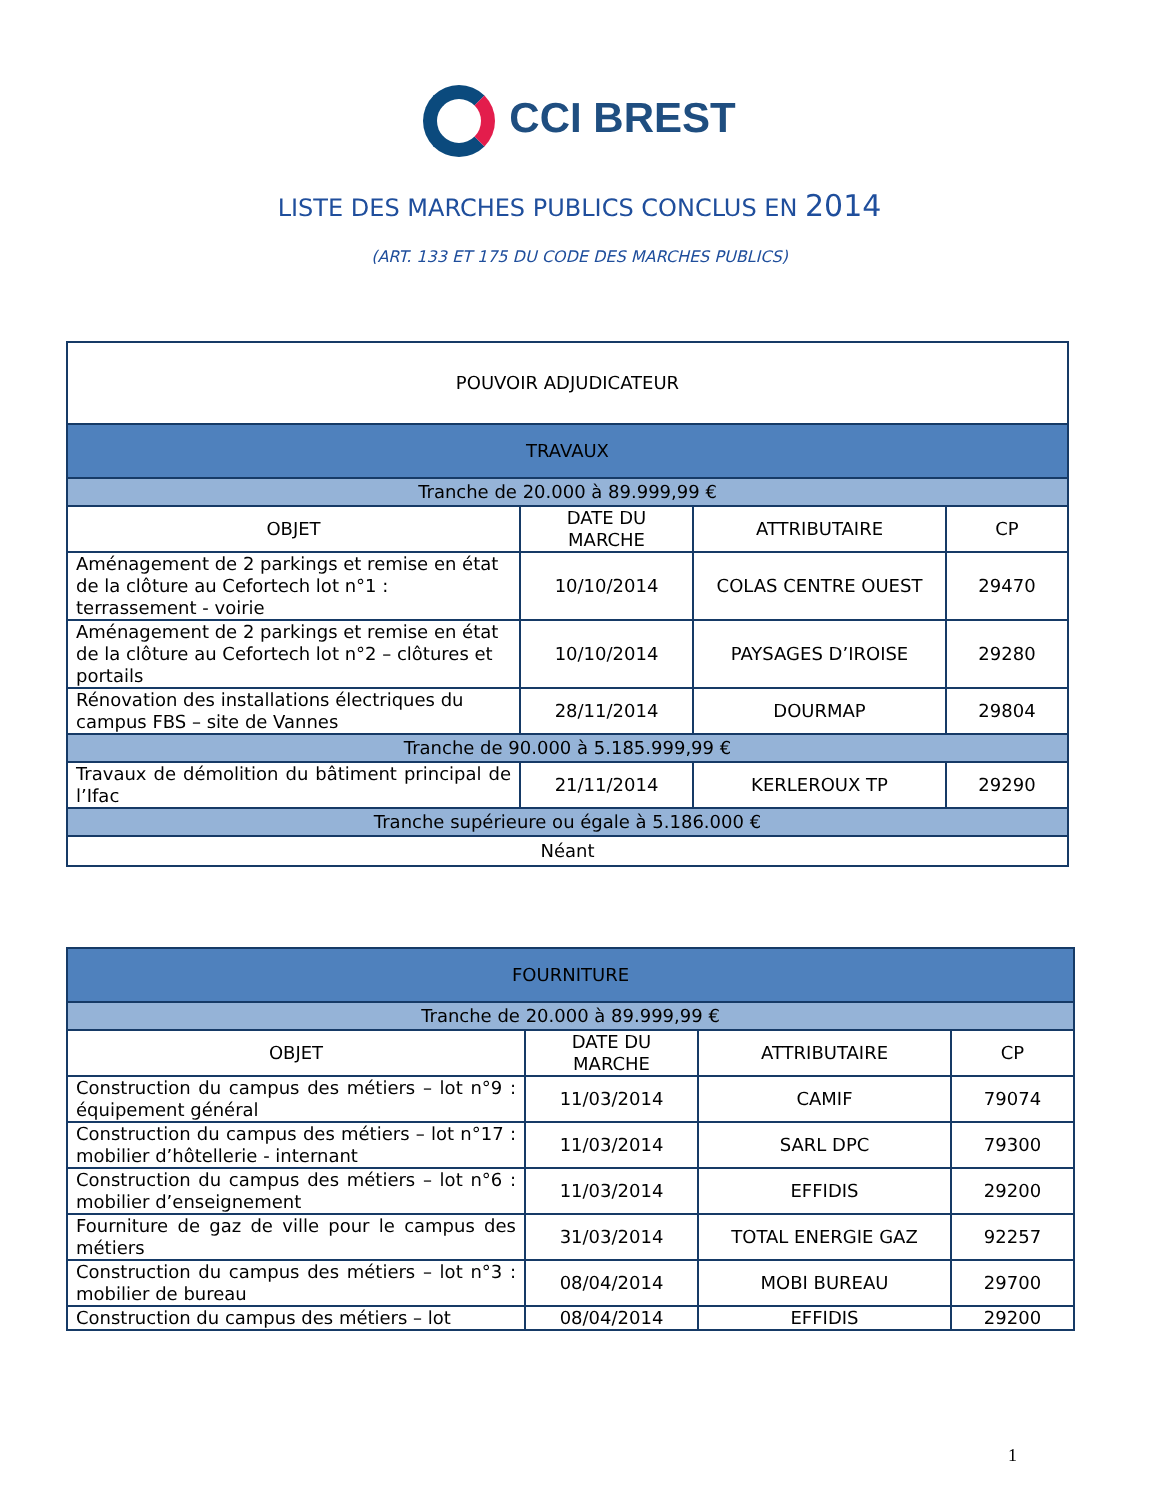CCI BREST
LISTE DES MARCHES PUBLICS CONCLUS EN 2014
(ART. 133 ET 175 DU CODE DES MARCHES PUBLICS)
| POUVOIR ADJUDICATEUR | | | |
| --- | --- | --- | --- |
| TRAVAUX | | | |
| Tranche de 20.000 à 89.999,99 € | | | |
| OBJET | DATE DU MARCHE | ATTRIBUTAIRE | CP |
| Aménagement de 2 parkings et remise en état de la clôture au Cefortech lot n°1 : terrassement - voirie | 10/10/2014 | COLAS CENTRE OUEST | 29470 |
| Aménagement de 2 parkings et remise en état de la clôture au Cefortech lot n°2 – clôtures et portails | 10/10/2014 | PAYSAGES D’IROISE | 29280 |
| Rénovation des installations électriques du campus FBS – site de Vannes | 28/11/2014 | DOURMAP | 29804 |
| Tranche de 90.000 à 5.185.999,99 € | | | |
| Travaux de démolition du bâtiment principal de l’Ifac | 21/11/2014 | KERLEROUX TP | 29290 |
| Tranche supérieure ou égale à 5.186.000 € | | | |
| Néant | | | |
| FOURNITURE | | | |
| --- | --- | --- | --- |
| Tranche de 20.000 à 89.999,99 € | | | |
| OBJET | DATE DU MARCHE | ATTRIBUTAIRE | CP |
| Construction du campus des métiers – lot n°9 : équipement général | 11/03/2014 | CAMIF | 79074 |
| Construction du campus des métiers – lot n°17 : mobilier d’hôtellerie - internant | 11/03/2014 | SARL DPC | 79300 |
| Construction du campus des métiers – lot n°6 : mobilier d’enseignement | 11/03/2014 | EFFIDIS | 29200 |
| Fourniture de gaz de ville pour le campus des métiers | 31/03/2014 | TOTAL ENERGIE GAZ | 92257 |
| Construction du campus des métiers – lot n°3 : mobilier de bureau | 08/04/2014 | MOBI BUREAU | 29700 |
| Construction du campus des métiers – lot | 08/04/2014 | EFFIDIS | 29200 |
1